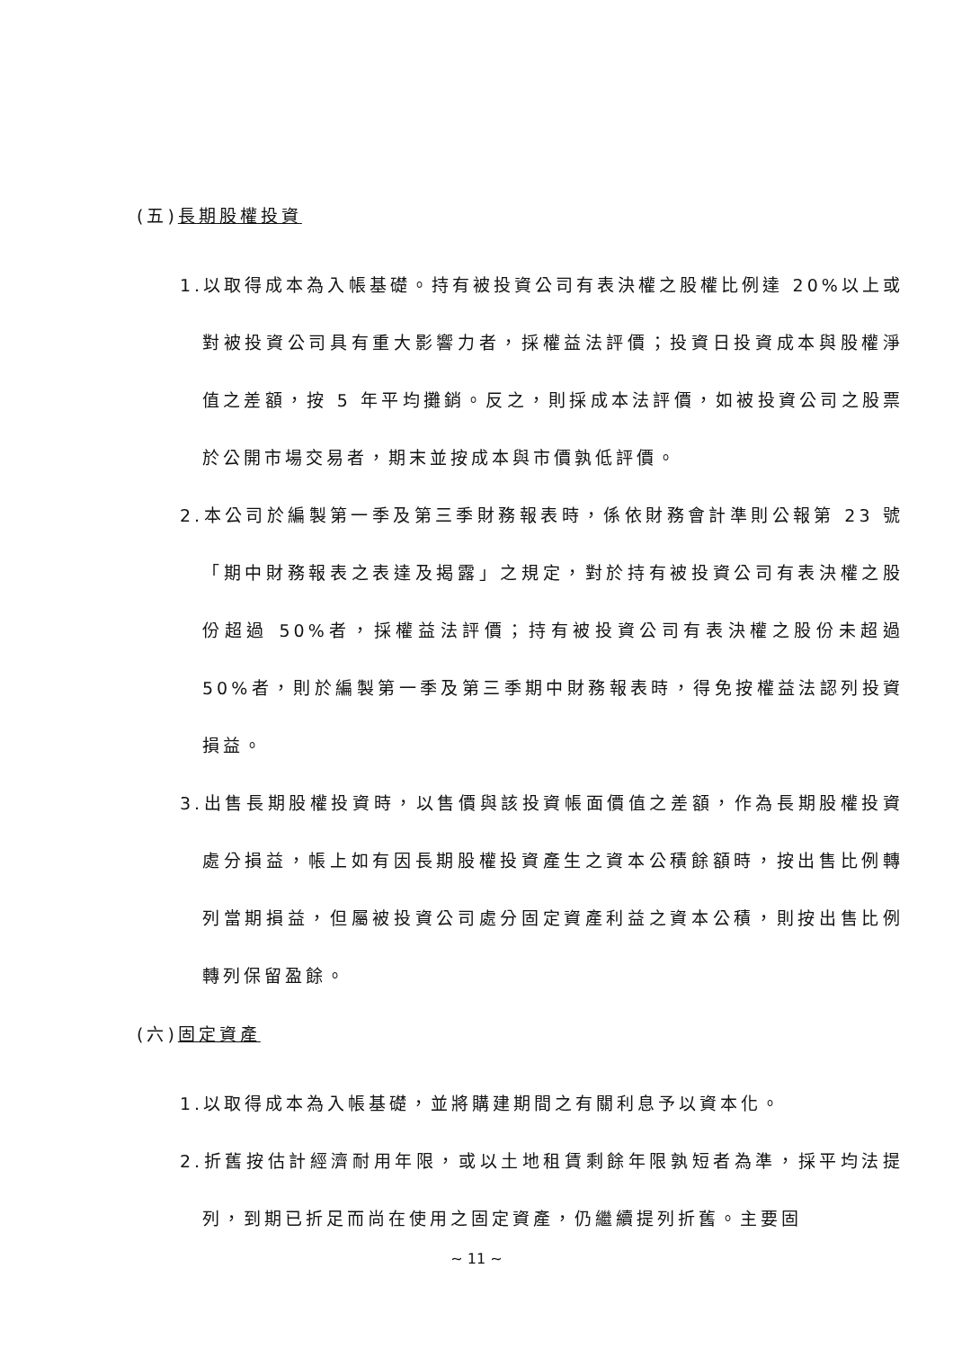(五)長期股權投資
1.以取得成本為入帳基礎。持有被投資公司有表決權之股權比例達 20%以上或對被投資公司具有重大影響力者，採權益法評價；投資日投資成本與股權淨值之差額，按 5 年平均攤銷。反之，則採成本法評價，如被投資公司之股票於公開市場交易者，期末並按成本與市價孰低評價。
2.本公司於編製第一季及第三季財務報表時，係依財務會計準則公報第 23 號「期中財務報表之表達及揭露」之規定，對於持有被投資公司有表決權之股份超過 50%者，採權益法評價；持有被投資公司有表決權之股份未超過 50%者，則於編製第一季及第三季期中財務報表時，得免按權益法認列投資損益。
3.出售長期股權投資時，以售價與該投資帳面價值之差額，作為長期股權投資處分損益，帳上如有因長期股權投資產生之資本公積餘額時，按出售比例轉列當期損益，但屬被投資公司處分固定資產利益之資本公積，則按出售比例轉列保留盈餘。
(六)固定資產
1.以取得成本為入帳基礎，並將購建期間之有關利息予以資本化。
2.折舊按估計經濟耐用年限，或以土地租賃剩餘年限孰短者為準，採平均法提列，到期已折足而尚在使用之固定資產，仍繼續提列折舊。主要固
~ 11 ~